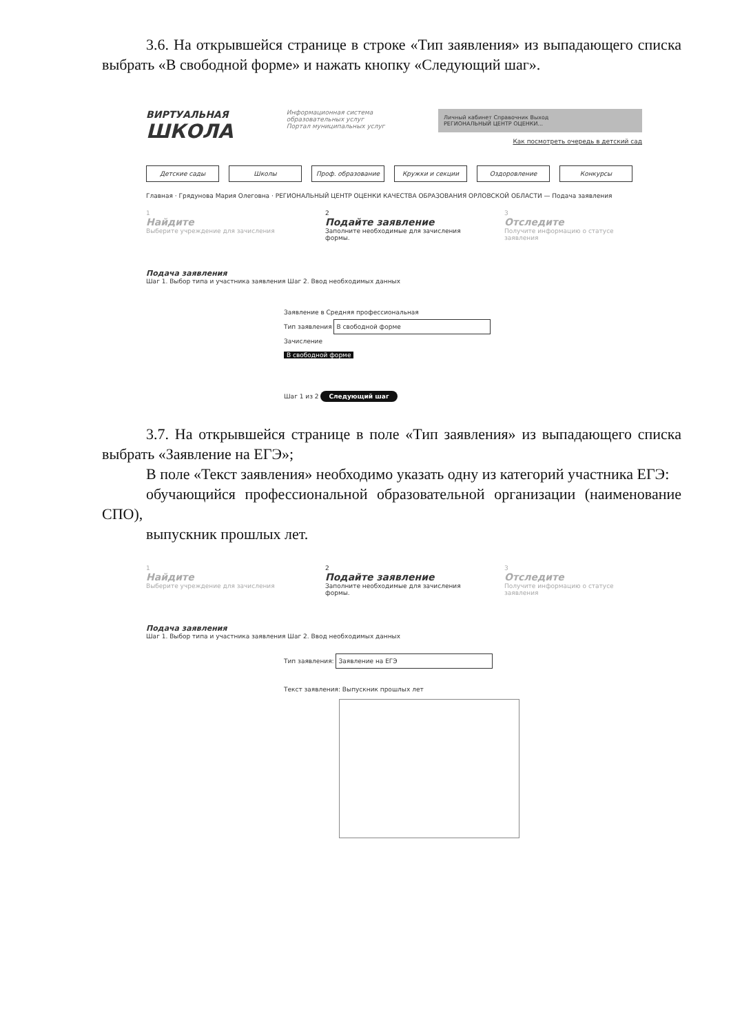3.6. На открывшейся странице в строке «Тип заявления» из выпадающего списка выбрать «В свободной форме» и нажать кнопку «Следующий шаг».
ВИРТУАЛЬНАЯ
ШКОЛА
Информационная система
образовательных услуг
Портал муниципальных услуг
Личный кабинет Справочник Выход
РЕГИОНАЛЬНЫЙ ЦЕНТР ОЦЕНКИ...
Как посмотреть очередь в детский сад
Детские сады Школы Проф. образование Кружки и секции Оздоровление Конкурсы
Главная · Грядунова Мария Олеговна · РЕГИОНАЛЬНЫЙ ЦЕНТР ОЦЕНКИ КАЧЕСТВА ОБРАЗОВАНИЯ ОРЛОВСКОЙ ОБЛАСТИ — Подача заявления
1
Найдите
Выберите учреждение для зачисления
2
Подайте заявление
Заполните необходимые для зачисления формы.
3
Отследите
Получите информацию о статусе заявления
Подача заявления
Шаг 1. Выбор типа и участника заявления Шаг 2. Ввод необходимых данных
Заявление в Средняя профессиональная
Тип заявления В свободной форме
Зачисление
В свободной форме
Шаг 1 из 2 Следующий шаг
3.7. На открывшейся странице в поле «Тип заявления» из выпадающего списка выбрать «Заявление на ЕГЭ»;
В поле «Текст заявления» необходимо указать одну из категорий участника ЕГЭ:
обучающийся профессиональной образовательной организации (наименование СПО),
выпускник прошлых лет.
1
Найдите
Выберите учреждение для зачисления
2
Подайте заявление
Заполните необходимые для зачисления формы.
3
Отследите
Получите информацию о статусе заявления
Подача заявления
Шаг 1. Выбор типа и участника заявления Шаг 2. Ввод необходимых данных
Тип заявления: Заявление на ЕГЭ
Текст заявления: Выпускник прошлых лет